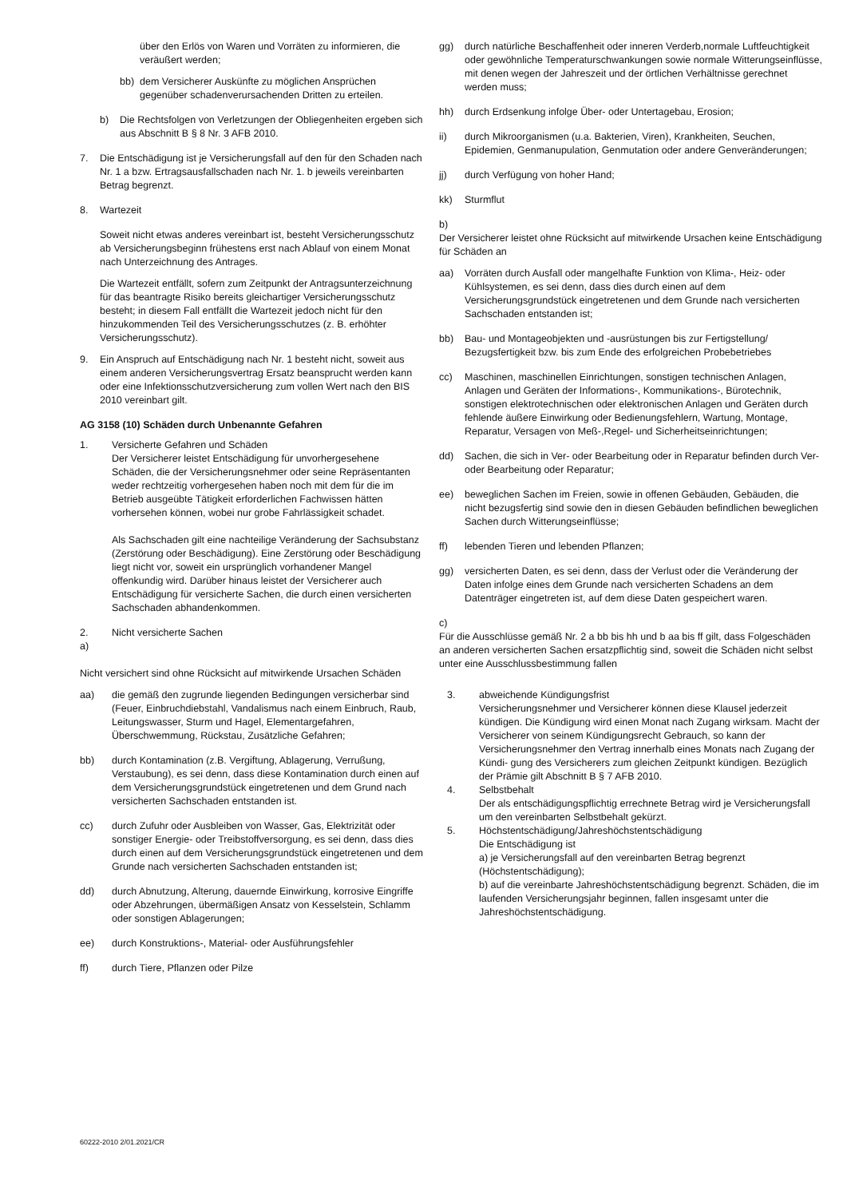über den Erlös von Waren und Vorräten zu informieren, die veräußert werden;
bb) dem Versicherer Auskünfte zu möglichen Ansprüchen gegenüber schadenverursachenden Dritten zu erteilen.
b) Die Rechtsfolgen von Verletzungen der Obliegenheiten ergeben sich aus Abschnitt B § 8 Nr. 3 AFB 2010.
7. Die Entschädigung ist je Versicherungsfall auf den für den Schaden nach Nr. 1 a bzw. Ertragsausfallschaden nach Nr. 1. b jeweils vereinbarten Betrag begrenzt.
8. Wartezeit
Soweit nicht etwas anderes vereinbart ist, besteht Versicherungsschutz ab Versicherungsbeginn frühestens erst nach Ablauf von einem Monat nach Unterzeichnung des Antrages.
Die Wartezeit entfällt, sofern zum Zeitpunkt der Antragsunterzeichnung für das beantragte Risiko bereits gleichartiger Versicherungsschutz besteht; in diesem Fall entfällt die Wartezeit jedoch nicht für den hinzukommenden Teil des Versicherungsschutzes (z. B. erhöhter Versicherungsschutz).
9. Ein Anspruch auf Entschädigung nach Nr. 1 besteht nicht, soweit aus einem anderen Versicherungsvertrag Ersatz beansprucht werden kann oder eine Infektionsschutzversicherung zum vollen Wert nach den BIS 2010 vereinbart gilt.
AG 3158 (10) Schäden durch Unbenannte Gefahren
1. Versicherte Gefahren und Schäden
Der Versicherer leistet Entschädigung für unvorhergesehene Schäden, die der Versicherungsnehmer oder seine Repräsentanten weder rechtzeitig vorhergesehen haben noch mit dem für die im Betrieb ausgeübte Tätigkeit erforderlichen Fachwissen hätten vorhersehen können, wobei nur grobe Fahrlässigkeit schadet.
Als Sachschaden gilt eine nachteilige Veränderung der Sachsubstanz (Zerstörung oder Beschädigung). Eine Zerstörung oder Beschädigung liegt nicht vor, soweit ein ursprünglich vorhandener Mangel offenkundig wird. Darüber hinaus leistet der Versicherer auch Entschädigung für versicherte Sachen, die durch einen versicherten Sachschaden abhandenkommen.
2. Nicht versicherte Sachen
a)
Nicht versichert sind ohne Rücksicht auf mitwirkende Ursachen Schäden
aa) die gemäß den zugrunde liegenden Bedingungen versicherbar sind (Feuer, Einbruchdiebstahl, Vandalismus nach einem Einbruch, Raub, Leitungswasser, Sturm und Hagel, Elementargefahren, Überschwemmung, Rückstau, Zusätzliche Gefahren;
bb) durch Kontamination (z.B. Vergiftung, Ablagerung, Verrußung, Verstaubung), es sei denn, dass diese Kontamination durch einen auf dem Versicherungsgrundstück eingetretenen und dem Grund nach versicherten Sachschaden entstanden ist.
cc) durch Zufuhr oder Ausbleiben von Wasser, Gas, Elektrizität oder sonstiger Energie- oder Treibstoffversorgung, es sei denn, dass dies durch einen auf dem Versicherungsgrundstück eingetretenen und dem Grunde nach versicherten Sachschaden entstanden ist;
dd) durch Abnutzung, Alterung, dauernde Einwirkung, korrosive Eingriffe oder Abzehrungen, übermäßigen Ansatz von Kesselstein, Schlamm oder sonstigen Ablagerungen;
ee) durch Konstruktions-, Material- oder Ausführungsfehler
ff) durch Tiere, Pflanzen oder Pilze
gg) durch natürliche Beschaffenheit oder inneren Verderb,normale Luftfeuchtigkeit oder gewöhnliche Temperaturschwankungen sowie normale Witterungseinflüsse, mit denen wegen der Jahreszeit und der örtlichen Verhältnisse gerechnet werden muss;
hh) durch Erdsenkung infolge Über- oder Untertagebau, Erosion;
ii) durch Mikroorganismen (u.a. Bakterien, Viren), Krankheiten, Seuchen, Epidemien, Genmanupulation, Genmutation oder andere Genveränderungen;
jj) durch Verfügung von hoher Hand;
kk) Sturmflut
b)
Der Versicherer leistet ohne Rücksicht auf mitwirkende Ursachen keine Entschädigung für Schäden an
aa) Vorräten durch Ausfall oder mangelhafte Funktion von Klima-, Heiz- oder Kühlsystemen, es sei denn, dass dies durch einen auf dem Versicherungsgrundstück eingetretenen und dem Grunde nach versicherten Sachschaden entstanden ist;
bb) Bau- und Montageobjekten und -ausrüstungen bis zur Fertigstellung/ Bezugsfertigkeit bzw. bis zum Ende des erfolgreichen Probebetriebes
cc) Maschinen, maschinellen Einrichtungen, sonstigen technischen Anlagen, Anlagen und Geräten der Informations-, Kommunikations-, Bürotechnik, sonstigen elektrotechnischen oder elektronischen Anlagen und Geräten durch fehlende äußere Einwirkung oder Bedienungsfehlern, Wartung, Montage, Reparatur, Versagen von Meß-,Regel- und Sicherheitseinrichtungen;
dd) Sachen, die sich in Ver- oder Bearbeitung oder in Reparatur befinden durch Ver- oder Bearbeitung oder Reparatur;
ee) beweglichen Sachen im Freien, sowie in offenen Gebäuden, Gebäuden, die nicht bezugsfertig sind sowie den in diesen Gebäuden befindlichen beweglichen Sachen durch Witterungseinflüsse;
ff) lebenden Tieren und lebenden Pflanzen;
gg) versicherten Daten, es sei denn, dass der Verlust oder die Veränderung der Daten infolge eines dem Grunde nach versicherten Schadens an dem Datenträger eingetreten ist, auf dem diese Daten gespeichert waren.
c)
Für die Ausschlüsse gemäß Nr. 2 a bb bis hh und b aa bis ff gilt, dass Folgeschäden an anderen versicherten Sachen ersatzpflichtig sind, soweit die Schäden nicht selbst unter eine Ausschlussbestimmung fallen
3. abweichende Kündigungsfrist
Versicherungsnehmer und Versicherer können diese Klausel jederzeit kündigen. Die Kündigung wird einen Monat nach Zugang wirksam. Macht der Versicherer von seinem Kündigungsrecht Gebrauch, so kann der Versicherungsnehmer den Vertrag innerhalb eines Monats nach Zugang der Kündi- gung des Versicherers zum gleichen Zeitpunkt kündigen. Bezüglich der Prämie gilt Abschnitt B § 7 AFB 2010.
4. Selbstbehalt
Der als entschädigungspflichtig errechnete Betrag wird je Versicherungsfall um den vereinbarten Selbstbehalt gekürzt.
5. Höchstentschädigung/Jahreshöchstentschädigung
Die Entschädigung ist
a) je Versicherungsfall auf den vereinbarten Betrag begrenzt (Höchstentschädigung);
b) auf die vereinbarte Jahreshöchstentschädigung begrenzt. Schäden, die im laufenden Versicherungsjahr beginnen, fallen insgesamt unter die Jahreshöchstentschädigung.
60222-2010 2/01.2021/CR